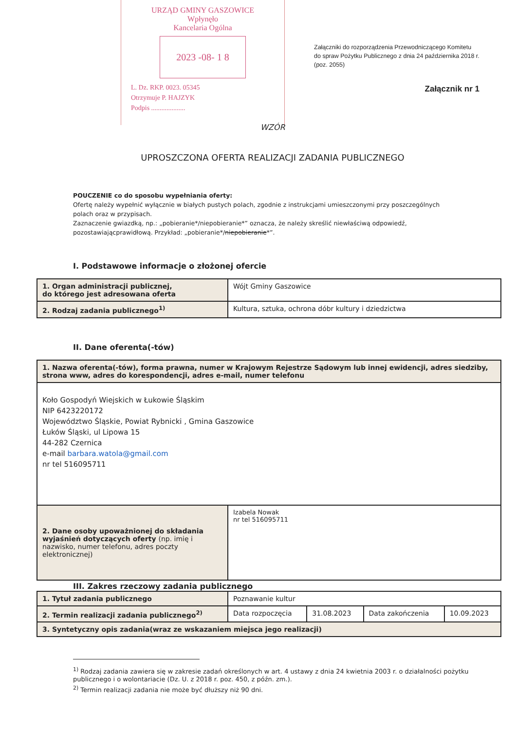URZĄD GMINY GASZOWICE
Wpłynęło
Kancelaria Ogólna
2023 -08- 1 8
L. Dz. RKP. 0023. 05345
Otrzymuje P. HAJZYK
Podpis ....................
Załączniki do rozporządzenia Przewodniczącego Komitetu do spraw Pożytku Publicznego z dnia 24 października 2018 r. (poz. 2055)
Załącznik nr 1
WZÓR
UPROSZCZONA OFERTA REALIZACJI ZADANIA PUBLICZNEGO
POUCZENIE co do sposobu wypełniania oferty:
Ofertę należy wypełnić wyłącznie w białych pustych polach, zgodnie z instrukcjami umieszczonymi przy poszczególnych polach oraz w przypisach.
Zaznaczenie gwiazdką, np.: „pobieranie*/niepobieranie*” oznacza, że należy skreślić niewłaściwą odpowiedź, pozostawiającprawidłową. Przykład: „pobieranie*/niepobieranie*”.
I. Podstawowe informacje o złożonej ofercie
| 1. Organ administracji publicznej, do którego jest adresowana oferta | Wójt Gminy Gaszowice |
| 2. Rodzaj zadania publicznego<sup>1)</sup> | Kultura, sztuka, ochrona dóbr kultury i dziedzictwa |
II. Dane oferenta(-tów)
| 1. Nazwa oferenta(-tów), forma prawna, numer w Krajowym Rejestrze Sądowym lub innej ewidencji, adres siedziby, strona www, adres do korespondencji, adres e-mail, numer telefonu | |
| Koło Gospodyń Wiejskich w Łukowie Śląskim NIP 6423220172 Województwo Śląskie, Powiat Rybnicki , Gmina Gaszowice Łuków Śląski, ul Lipowa 15 44-282 Czernica e-mail barbara.watola@gmail.com nr tel 516095711 | |
| 2. Dane osoby upoważnionej do składania wyjaśnień dotyczących oferty (np. imię i nazwisko, numer telefonu, adres poczty elektronicznej) | Izabela Nowak nr tel 516095711 |
III. Zakres rzeczowy zadania publicznego
| 1. Tytuł zadania publicznego | Poznawanie kultur | | | |
| 2. Termin realizacji zadania publicznego<sup>2)</sup> | Data rozpoczęcia | 31.08.2023 | Data zakończenia | 10.09.2023 |
| 3. Syntetyczny opis zadania(wraz ze wskazaniem miejsca jego realizacji) | | | | |
<sup>1)</sup> Rodzaj zadania zawiera się w zakresie zadań określonych w art. 4 ustawy z dnia 24 kwietnia 2003 r. o działalności pożytku publicznego i o wolontariacie (Dz. U. z 2018 r. poz. 450, z późn. zm.).
<sup>2)</sup> Termin realizacji zadania nie może być dłuższy niż 90 dni.